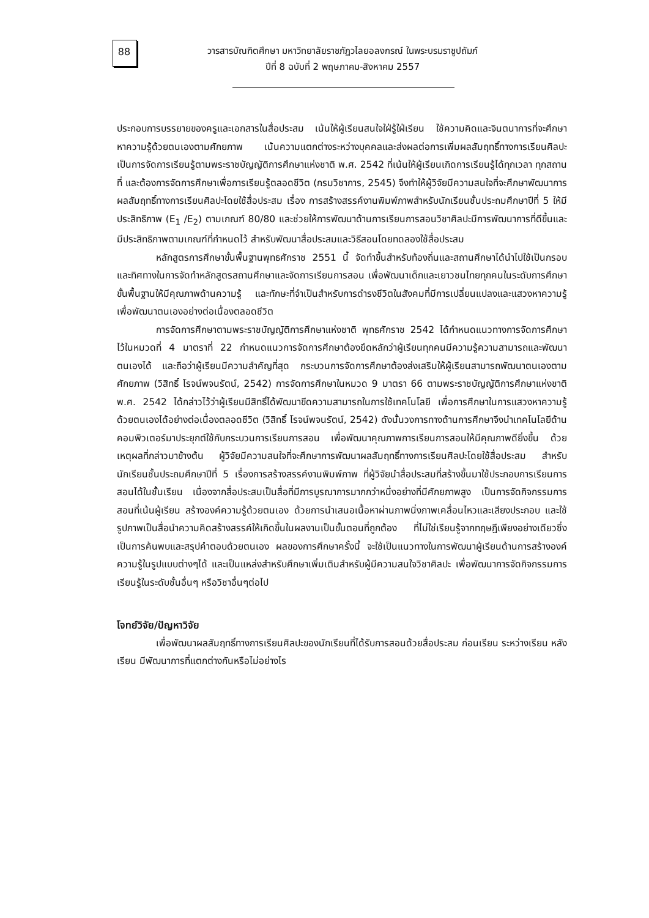88
วารสารบัณฑิตศึกษา มหาวิทยาลัยราชภัฏวไลยอลงกรณ์ ในพระบรมราชูปถัมภ์
ปีที่ 8 ฉบับที่ 2 พฤษภาคม-สิงหาคม 2557
ประกอบการบรรยายของครูและเอกสารในสื่อประสม เน้นให้ผู้เรียนสนใจใฝ่รู้ใฝ่เรียน ใช้ความคิดและจินตนาการที่จะศึกษาหาความรู้ด้วยตนเองตามศักยภาพ เน้นความแตกต่างระหว่างบุคคลและส่งผลต่อการเพิ่มผลสัมฤทธิ์ทางการเรียนศิลปะ เป็นการจัดการเรียนรู้ตามพระราชบัญญัติการศึกษาแห่งชาติ พ.ศ. 2542 ที่เน้นให้ผู้เรียนเกิดการเรียนรู้ได้ทุกเวลา ทุกสถานที่ และต้องการจัดการศึกษาเพื่อการเรียนรู้ตลอดชีวิต (กรมวิชาการ, 2545) จึงทำให้ผู้วิจัยมีความสนใจที่จะศึกษาพัฒนาการผลสัมฤทธิ์ทางการเรียนศิลปะโดยใช้สื่อประสม เรื่อง การสร้างสรรค์งานพิมพ์ภาพสำหรับนักเรียนชั้นประถมศึกษาปีที่ 5 ให้มีประสิทธิภาพ (E<sub>1</sub> /E<sub>2</sub>) ตามเกณฑ์ 80/80 และช่วยให้การพัฒนาด้านการเรียนการสอนวิชาศิลปะมีการพัฒนาการที่ดีขึ้นและมีประสิทธิภาพตามเกณฑ์ที่กำหนดไว้ สำหรับพัฒนาสื่อประสมและวิธีสอนโดยทดลองใช้สื่อประสม
หลักสูตรการศึกษาขั้นพื้นฐานพุทธศักราช 2551 นี้ จัดทำขึ้นสำหรับท้องถิ่นและสถานศึกษาได้นำไปใช้เป็นกรอบ และทิศทางในการจัดทำหลักสูตรสถานศึกษาและจัดการเรียนการสอน เพื่อพัฒนาเด็กและเยาวชนไทยทุกคนในระดับการศึกษาขั้นพื้นฐานให้มีคุณภาพด้านความรู้ และทักษะที่จำเป็นสำหรับการดำรงชีวิตในสังคมที่มีการเปลี่ยนแปลงและแสวงหาความรู้ เพื่อพัฒนาตนเองอย่างต่อเนื่องตลอดชีวิต
การจัดการศึกษาตามพระราชบัญญัติการศึกษาแห่งชาติ พุทธศักราช 2542 ได้กำหนดแนวทางการจัดการศึกษาไว้ในหมวดที่ 4 มาตราที่ 22 กำหนดแนวการจัดการศึกษาต้องยึดหลักว่าผู้เรียนทุกคนมีความรู้ความสามารถและพัฒนาตนเองได้ และถือว่าผู้เรียนมีความสำคัญที่สุด กระบวนการจัดการศึกษาต้องส่งเสริมให้ผู้เรียนสามารถพัฒนาตนเองตามศักยภาพ (วิสิทธิ์ โรจน์พจนรัตน์, 2542) การจัดการศึกษาในหมวด 9 มาตรา 66 ตามพระราชบัญญัติการศึกษาแห่งชาติ พ.ศ. 2542 ได้กล่าวไว้ว่าผู้เรียนมีสิทธิ์ได้พัฒนาขีดความสามารถในการใช้เทคโนโลยี เพื่อการศึกษาในการแสวงหาความรู้ด้วยตนเองได้อย่างต่อเนื่องตลอดชีวิต (วิสิทธิ์ โรจน์พจนรัตน์, 2542) ดังนั้นวงการทางด้านการศึกษาจึงนำเทคโนโลยีด้านคอมพิวเตอร์มาประยุกต์ใช้กับกระบวนการเรียนการสอน เพื่อพัฒนาคุณภาพการเรียนการสอนให้มีคุณภาพดียิ่งขึ้น ด้วยเหตุผลที่กล่าวมาข้างต้น ผู้วิจัยมีความสนใจที่จะศึกษาการพัฒนาผลสัมฤทธิ์ทางการเรียนศิลปะโดยใช้สื่อประสม สำหรับนักเรียนชั้นประถมศึกษาปีที่ 5 เรื่องการสร้างสรรค์งานพิมพ์ภาพ ที่ผู้วิจัยนำสื่อประสมที่สร้างขึ้นมาใช้ประกอบการเรียนการสอนได้ในชั้นเรียน เนื่องจากสื่อประสมเป็นสื่อที่มีการบูรณาการมากกว่าหนึ่งอย่างที่มีศักยภาพสูง เป็นการจัดกิจกรรมการสอนที่เน้นผู้เรียน สร้างองค์ความรู้ด้วยตนเอง ด้วยการนำเสนอเนื้อหาผ่านภาพนิ่งภาพเคลื่อนไหวและเสียงประกอบ และใช้รูปภาพเป็นสื่อนำความคิดสร้างสรรค์ให้เกิดขึ้นในผลงานเป็นขั้นตอนที่ถูกต้อง ที่ไม่ใช่เรียนรู้จากทฤษฎีเพียงอย่างเดียวซึ่งเป็นการค้นพบและสรุปคำตอบด้วยตนเอง ผลของการศึกษาครั้งนี้ จะใช้เป็นแนวทางในการพัฒนาผู้เรียนด้านการสร้างองค์ความรู้ในรูปแบบต่างๆได้ และเป็นแหล่งสำหรับศึกษาเพิ่มเติมสำหรับผู้มีความสนใจวิชาศิลปะ เพื่อพัฒนาการจัดกิจกรรมการเรียนรู้ในระดับชั้นอื่นๆ หรือวิชาอื่นๆต่อไป
โจทย์วิจัย/ปัญหาวิจัย
เพื่อพัฒนาผลสัมฤทธิ์ทางการเรียนศิลปะของนักเรียนที่ได้รับการสอนด้วยสื่อประสม ก่อนเรียน ระหว่างเรียน หลังเรียน มีพัฒนาการที่แตกต่างกันหรือไม่อย่างไร